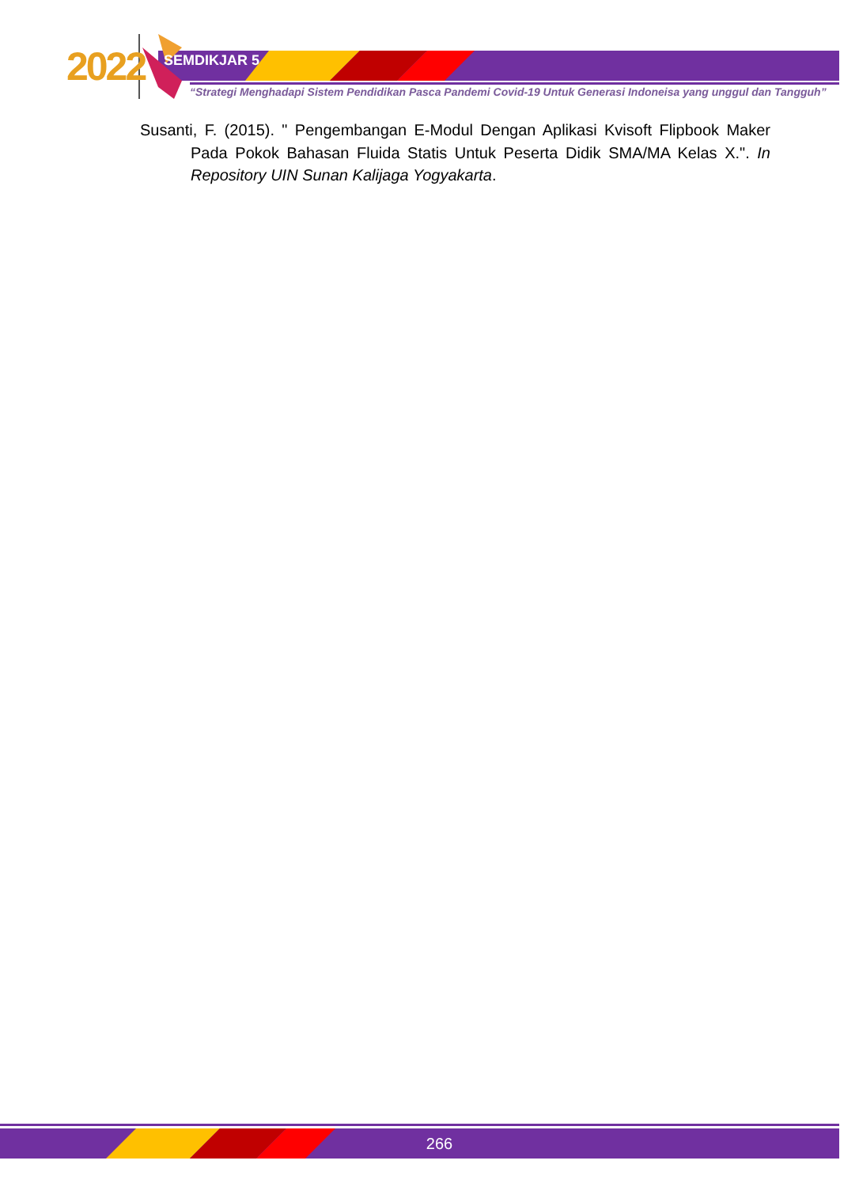2022 SEMDIKJAR 5
“Strategi Menghadapi Sistem Pendidikan Pasca Pandemi Covid-19 Untuk Generasi Indoneisa yang unggul dan Tangguh”
Susanti, F. (2015). " Pengembangan E-Modul Dengan Aplikasi Kvisoft Flipbook Maker Pada Pokok Bahasan Fluida Statis Untuk Peserta Didik SMA/MA Kelas X.". In Repository UIN Sunan Kalijaga Yogyakarta.
266